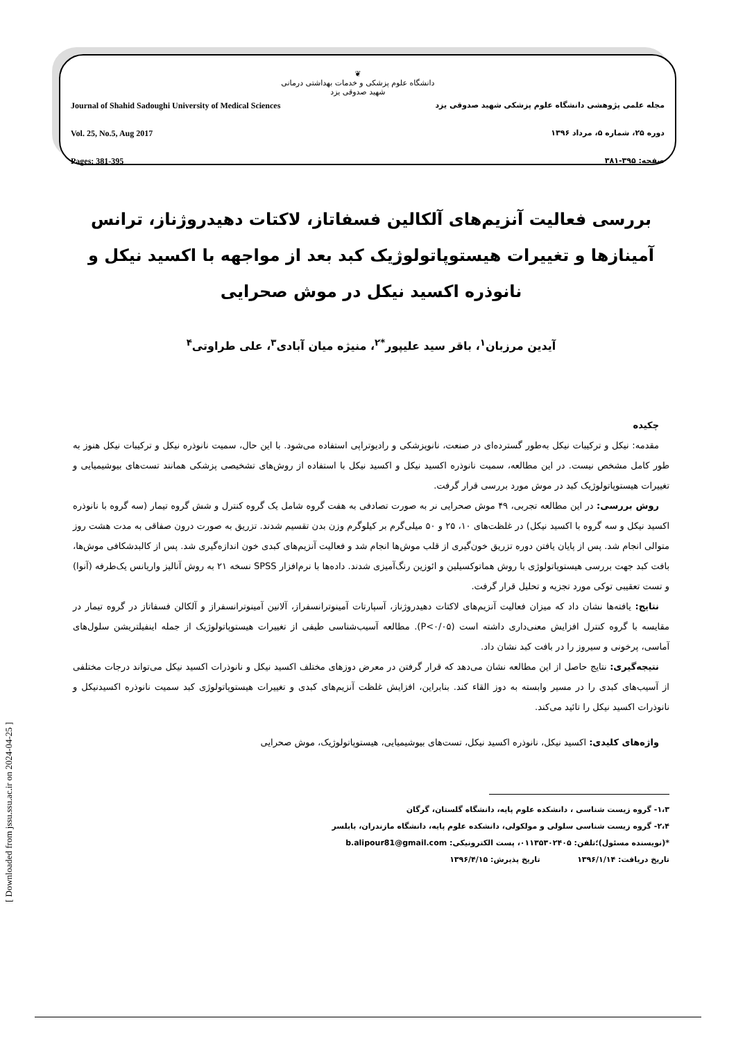Journal of Shahid Sadoughi University of Medical Sciences
Vol. 25, No.5, Aug 2017
Pages: 381-395
❦
دانشگاه علوم پزشکی و خدمات بهداشتی درمانی
شهید صدوقی یزد
مجله علمی پژوهشی دانشگاه علوم پزشکی شهید صدوقی یزد
دوره ۲۵، شماره ۵، مرداد ۱۳۹۶
صفحه: ۳۹۵-۳۸۱
بررسی فعالیت آنزیم‌های آلکالین فسفاتاز، لاکتات دهیدروژناز، ترانس آمینازها و تغییرات هیستوپاتولوژیک کبد بعد از مواجهه با اکسید نیکل و نانوذره اکسید نیکل در موش صحرایی
آیدین مرزبان<sup>۱</sup>، باقر سید علیپور<sup>*۲</sup>، منیژه میان آبادی<sup>۳</sup>، علی طراوتی<sup>۴</sup>
چکیده
مقدمه: نیکل و ترکیبات نیکل به‌طور گسترده‌ای در صنعت، نانوپزشکی و رادیوتراپی استفاده می‌شود. با این حال، سمیت نانوذره نیکل و ترکیبات نیکل هنوز به طور کامل مشخص نیست. در این مطالعه، سمیت نانوذره اکسید نیکل و اکسید نیکل با استفاده از روش‌های تشخیصی پزشکی همانند تست‌های بیوشیمیایی و تغییرات هیستوپاتولوژیک کبد در موش مورد بررسی قرار گرفت.
روش بررسی: در این مطالعه تجربی، ۴۹ موش صحرایی نر به صورت تصادفی به هفت گروه شامل یک گروه کنترل و شش گروه تیمار (سه گروه با نانوذره اکسید نیکل و سه گروه با اکسید نیکل) در غلظت‌های ۱۰، ۲۵ و ۵۰ میلی‌گرم بر کیلوگرم وزن بدن تقسیم شدند. تزریق به صورت درون صفاقی به مدت هشت روز متوالی انجام شد. پس از پایان یافتن دوره تزریق خون‌گیری از قلب موش‌ها انجام شد و فعالیت آنزیم‌های کبدی خون اندازه‌گیری شد. پس از کالبدشکافی موش‌ها، بافت کبد جهت بررسی هیستوپاتولوژی با روش هماتوکسیلین و ائوزین رنگ‌آمیزی شدند. داده‌ها با نرم‌افزار SPSS نسخه ۲۱ به روش آنالیز واریانس یک‌طرفه (آنوا) و تست تعقیبی توکی مورد تجزیه و تحلیل قرار گرفت.
نتایج: یافته‌ها نشان داد که میزان فعالیت آنزیم‌های لاکتات دهیدروژناز، آسپارتات آمینوترانسفراز، آلانین آمینوترانسفراز و آلکالن فسفاتاز در گروه تیمار در مقایسه با گروه کنترل افزایش معنی‌داری داشته است (P<۰/۰۵). مطالعه آسیب‌شناسی طیفی از تغییرات هیستوپاتولوژیک از جمله اینفیلتریشن سلول‌های آماسی، پرخونی و سیروز را در بافت کبد نشان داد.
نتیجه‌گیری: نتایج حاصل از این مطالعه نشان می‌دهد که قرار گرفتن در معرض دوزهای مختلف اکسید نیکل و نانوذرات اکسید نیکل می‌تواند درجات مختلفی از آسیب‌های کبدی را در مسیر وابسته به دوز القاء کند. بنابراین، افزایش غلظت آنزیم‌های کبدی و تغییرات هیستوپاتولوژی کبد سمیت نانوذره اکسیدنیکل و نانوذرات اکسید نیکل را تائید می‌کند.
واژه‌های کلیدی: اکسید نیکل، نانوذره اکسید نیکل، تست‌های بیوشیمیایی، هیستوپاتولوژیک، موش صحرایی
۱،۳- گروه زیست شناسی ، دانشکده علوم پایه، دانشگاه گلستان، گرگان
۲،۴- گروه زیست شناسی سلولی و مولکولی، دانشکده علوم پایه، دانشگاه مازندران، بابلسر
*(نویسنده مسئول)؛تلفن: ۰۱۱۳۵۳۰۲۴۰۵، پست الکترونیکی: b.alipour81@gmail.com
تاریخ دریافت: ۱۳۹۶/۱/۱۴ تاریخ پذیرش: ۱۳۹۶/۴/۱۵
[ Downloaded from jssu.ssu.ac.ir on 2024-04-25 ]